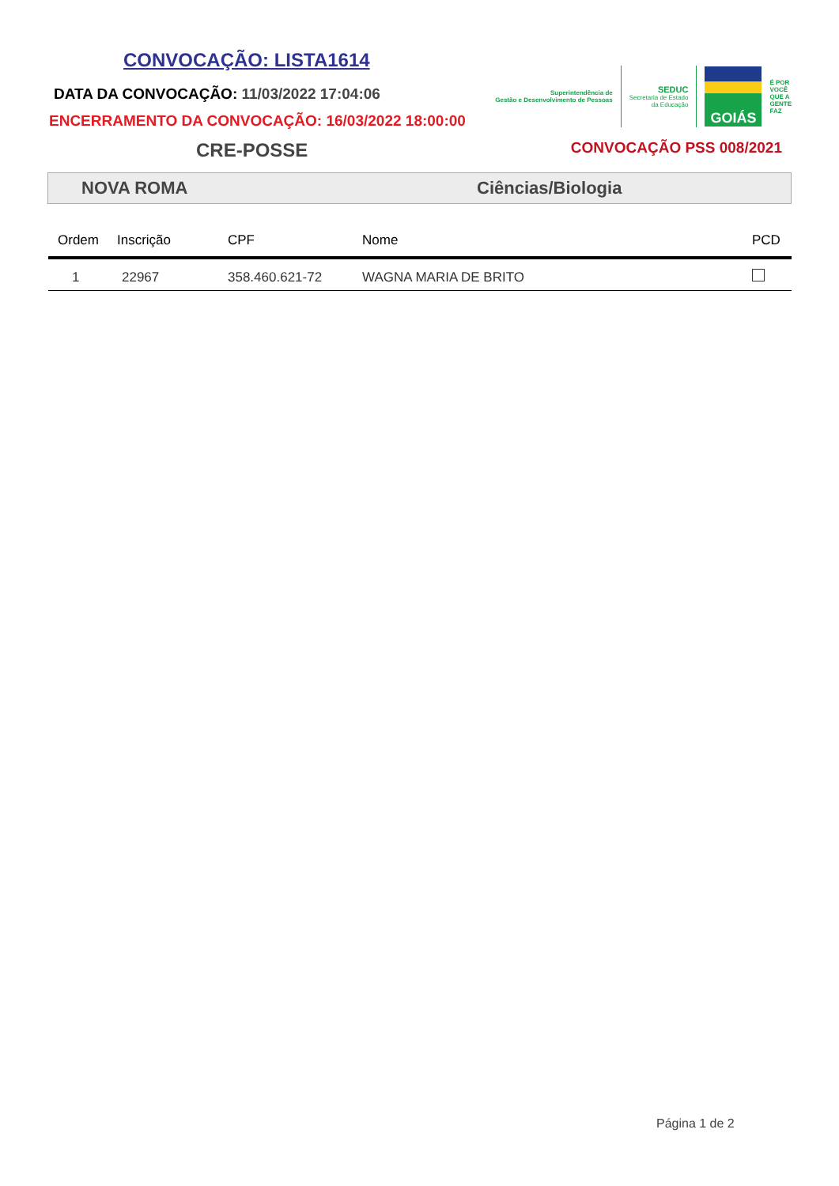CONVOCAÇÃO: LISTA1614
DATA DA CONVOCAÇÃO: 11/03/2022 17:04:06
ENCERRAMENTO DA CONVOCAÇÃO: 16/03/2022 18:00:00
Superintendência de
Gestão e Desenvolvimento de Pessoas
SEDUC
Secretaria de Estado
da Educação
GOIÁS
É POR
VOCÊ
QUE A
GENTE
FAZ
CRE-POSSE
CONVOCAÇÃO PSS 008/2021
NOVA ROMA Ciências/Biologia
| Ordem | Inscrição | CPF | Nome | PCD |
| --- | --- | --- | --- | --- |
| 1 | 22967 | 358.460.621-72 | WAGNA MARIA DE BRITO | |
Página 1 de 2